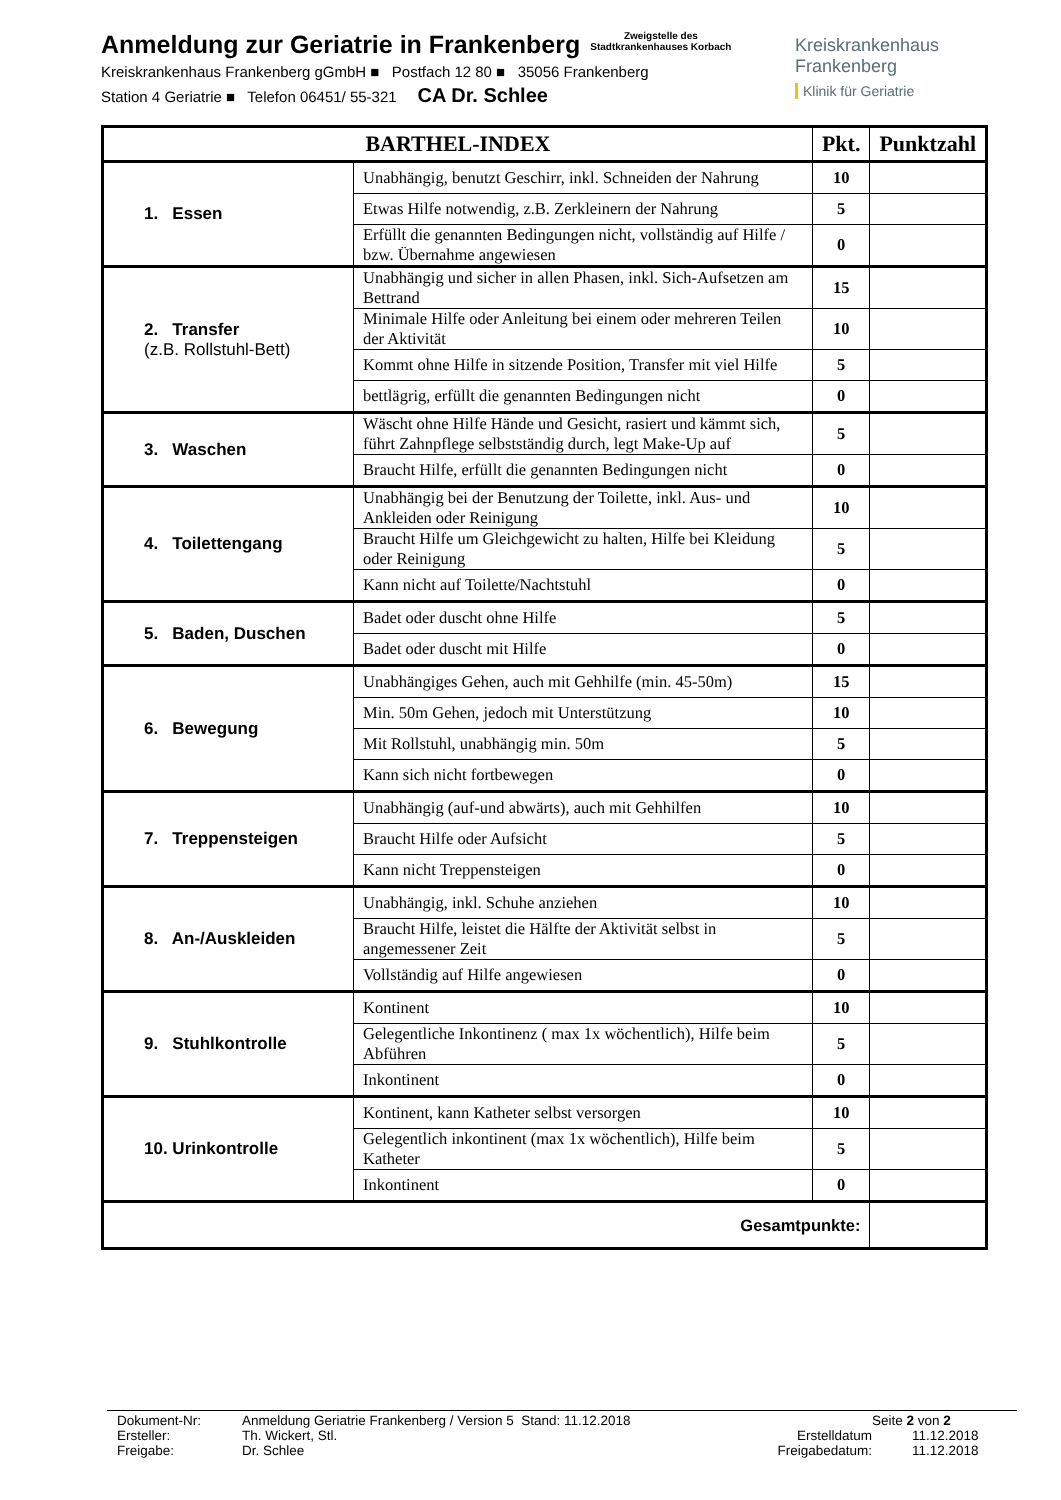Anmeldung zur Geriatrie in Frankenberg
Zweigstelle des
Stadtkrankenhauses Korbach
Kreiskrankenhaus Frankenberg gGmbH ■ Postfach 12 80 ■ 35056 Frankenberg
Station 4 Geriatrie ■ Telefon 06451/ 55-321 CA Dr. Schlee
Kreiskrankenhaus
Frankenberg
Klinik für Geriatrie
| BARTHEL-INDEX | | Pkt. | Punktzahl |
| --- | --- | --- | --- |
| 1. Essen | Unabhängig, benutzt Geschirr, inkl. Schneiden der Nahrung | 10 | |
| | Etwas Hilfe notwendig, z.B. Zerkleinern der Nahrung | 5 | |
| | Erfüllt die genannten Bedingungen nicht, vollständig auf Hilfe / bzw. Übernahme angewiesen | 0 | |
| 2. Transfer (z.B. Rollstuhl-Bett) | Unabhängig und sicher in allen Phasen, inkl. Sich-Aufsetzen am Bettrand | 15 | |
| | Minimale Hilfe oder Anleitung bei einem oder mehreren Teilen der Aktivität | 10 | |
| | Kommt ohne Hilfe in sitzende Position, Transfer mit viel Hilfe | 5 | |
| | bettlägrig, erfüllt die genannten Bedingungen nicht | 0 | |
| 3. Waschen | Wäscht ohne Hilfe Hände und Gesicht, rasiert und kämmt sich, führt Zahnpflege selbstständig durch, legt Make-Up auf | 5 | |
| | Braucht Hilfe, erfüllt die genannten Bedingungen nicht | 0 | |
| 4. Toilettengang | Unabhängig bei der Benutzung der Toilette, inkl. Aus- und Ankleiden oder Reinigung | 10 | |
| | Braucht Hilfe um Gleichgewicht zu halten, Hilfe bei Kleidung oder Reinigung | 5 | |
| | Kann nicht auf Toilette/Nachtstuhl | 0 | |
| 5. Baden, Duschen | Badet oder duscht ohne Hilfe | 5 | |
| | Badet oder duscht mit Hilfe | 0 | |
| 6. Bewegung | Unabhängiges Gehen, auch mit Gehhilfe (min. 45-50m) | 15 | |
| | Min. 50m Gehen, jedoch mit Unterstützung | 10 | |
| | Mit Rollstuhl, unabhängig min. 50m | 5 | |
| | Kann sich nicht fortbewegen | 0 | |
| 7. Treppensteigen | Unabhängig (auf-und abwärts), auch mit Gehhilfen | 10 | |
| | Braucht Hilfe oder Aufsicht | 5 | |
| | Kann nicht Treppensteigen | 0 | |
| 8. An-/Auskleiden | Unabhängig, inkl. Schuhe anziehen | 10 | |
| | Braucht Hilfe, leistet die Hälfte der Aktivität selbst in angemessener Zeit | 5 | |
| | Vollständig auf Hilfe angewiesen | 0 | |
| 9. Stuhlkontrolle | Kontinent | 10 | |
| | Gelegentliche Inkontinenz ( max 1x wöchentlich), Hilfe beim Abführen | 5 | |
| | Inkontinent | 0 | |
| 10. Urinkontrolle | Kontinent, kann Katheter selbst versorgen | 10 | |
| | Gelegentlich inkontinent (max 1x wöchentlich), Hilfe beim Katheter | 5 | |
| | Inkontinent | 0 | |
| Gesamtpunkte: | | | |
Dokument-Nr: Anmeldung Geriatrie Frankenberg / Version 5 Stand: 11.12.2018 Seite 2 von 2
Ersteller: Th. Wickert, Stl. Erstelldatum 11.12.2018
Freigabe: Dr. Schlee Freigabedatum: 11.12.2018